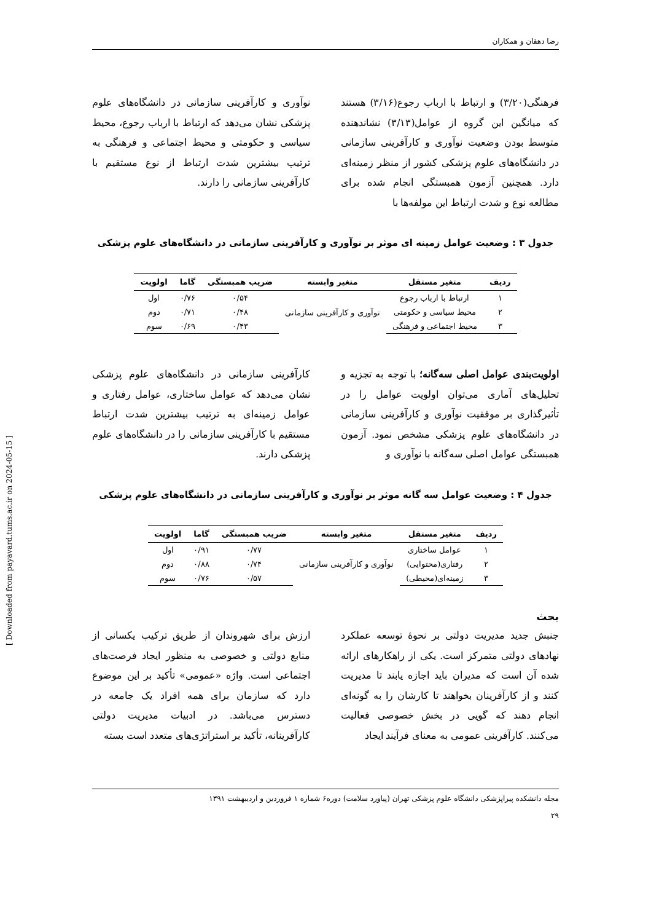رضا دهقان و همکاران
فرهنگی(۳/۲۰) و ارتباط با ارباب رجوع(۳/۱۶) هستند که میانگین این گروه از عوامل(۳/۱۳) نشاندهنده متوسط بودن وضعیت نوآوری و کارآفرینی سازمانی در دانشگاه‌های علوم پزشکی کشور از منظر زمینه‌ای دارد. همچنین آزمون همبستگی انجام شده برای مطالعه نوع و شدت ارتباط این مولفه‌ها با
نوآوری و کارآفرینی سازمانی در دانشگاه‌های علوم پزشکی نشان می‌دهد که ارتباط با ارباب رجوع، محیط سیاسی و حکومتی و محیط اجتماعی و فرهنگی به ترتیب بیشترین شدت ارتباط از نوع مستقیم با کارآفرینی سازمانی را دارند.
جدول ۳ : وضعیت عوامل زمینه ای موثر بر نوآوری و کارآفرینی سازمانی در دانشگاه‌های علوم پزشکی
| ردیف | متغیر مستقل | متغیر وابسته | ضریب همبستگی | گاما | اولویت |
| --- | --- | --- | --- | --- | --- |
| ۱ | ارتباط با ارباب رجوع | نوآوری و کارآفرینی سازمانی | ۰/۵۴ | ۰/۷۶ | اول |
| ۲ | محیط سیاسی و حکومتی | | ۰/۴۸ | ۰/۷۱ | دوم |
| ۳ | محیط اجتماعی و فرهنگی | | ۰/۴۳ | ۰/۶۹ | سوم |
اولویت‌بندی عوامل اصلی سه‌گانه؛ با توجه به تجزیه و تحلیل‌های آماری می‌توان اولویت عوامل را در تأثیرگذاری بر موفقیت نوآوری و کارآفرینی سازمانی در دانشگاه‌های علوم پزشکی مشخص نمود. آزمون همبستگی عوامل اصلی سه‌گانه با نوآوری و
کارآفرینی سازمانی در دانشگاه‌های علوم پزشکی نشان می‌دهد که عوامل ساختاری، عوامل رفتاری و عوامل زمینه‌ای به ترتیب بیشترین شدت ارتباط مستقیم با کارآفرینی سازمانی را در دانشگاه‌های علوم پزشکی دارند.
جدول ۴ : وضعیت عوامل سه گانه موثر بر نوآوری و کارآفرینی سازمانی در دانشگاه‌های علوم پزشکی
| ردیف | متغیر مستقل | متغیر وابسته | ضریب همبستگی | گاما | اولویت |
| --- | --- | --- | --- | --- | --- |
| ۱ | عوامل ساختاری | نوآوری و کارآفرینی سازمانی | ۰/۷۷ | ۰/۹۱ | اول |
| ۲ | رفتاری(محتوایی) | | ۰/۷۴ | ۰/۸۸ | دوم |
| ۳ | زمینه‌ای(محیطی) | | ۰/۵۷ | ۰/۷۶ | سوم |
بحث
جنبش جدید مدیریت دولتی بر نحوهٔ توسعه عملکرد نهادهای دولتی متمرکز است. یکی از راهکارهای ارائه شده آن است که مدیران باید اجازه یابند تا مدیریت کنند و از کارآفرینان بخواهند تا کارشان را به گونه‌ای انجام دهند که گویی در بخش خصوصی فعالیت می‌کنند. کارآفرینی عمومی به معنای فرآیند ایجاد
ارزش برای شهروندان از طریق ترکیب یکسانی از منابع دولتی و خصوصی به منظور ایجاد فرصت‌های اجتماعی است. واژه «عمومی» تأکید بر این موضوع دارد که سازمان برای همه افراد یک جامعه در دسترس می‌باشد. در ادبیات مدیریت دولتی کارآفرینانه، تأکید بر استراتژی‌های متعدد است بسته
مجله دانشکده پیراپزشکی دانشگاه علوم پزشکی تهران (پیاورد سلامت) دوره۶ شماره ۱ فروردین و اردیبهشت ۱۳۹۱
۲۹
[ Downloaded from payavard.tums.ac.ir on 2024-05-15 ]